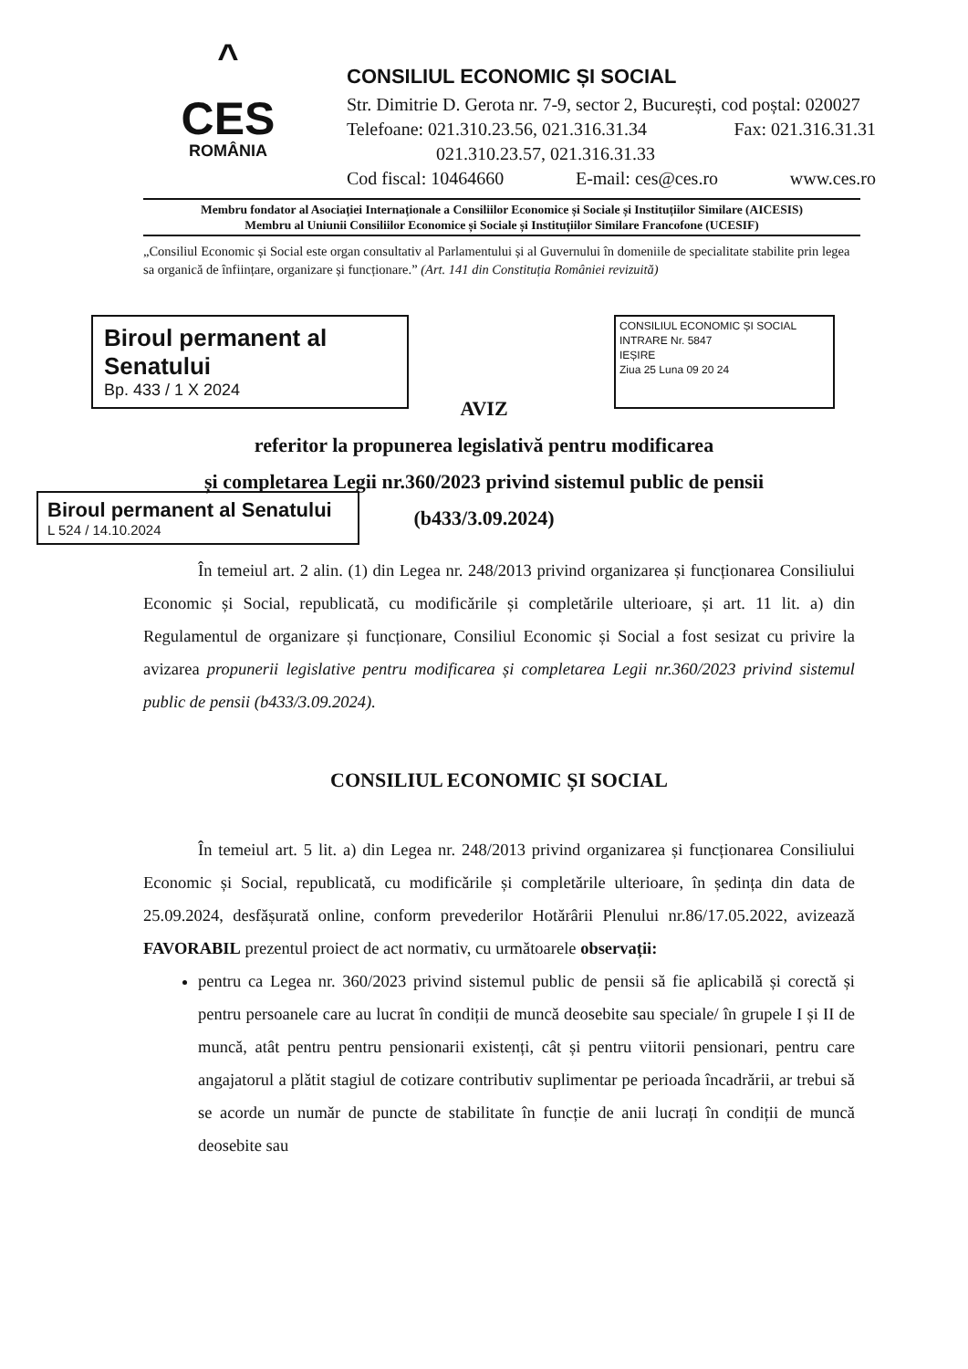^
CES
ROMÂNIA
CONSILIUL ECONOMIC ȘI SOCIAL
Str. Dimitrie D. Gerota nr. 7-9, sector 2, București, cod poștal: 020027
Telefoane: 021.310.23.56, 021.316.31.34 Fax: 021.316.31.31
021.310.23.57, 021.316.31.33
Cod fiscal: 10464660 E-mail: ces@ces.ro www.ces.ro
Membru fondator al Asociației Internaționale a Consiliilor Economice și Sociale și Instituțiilor Similare (AICESIS)
Membru al Uniunii Consiliilor Economice și Sociale și Instituțiilor Similare Francofone (UCESIF)
„Consiliul Economic și Social este organ consultativ al Parlamentului și al Guvernului în domeniile de specialitate stabilite prin legea sa organică de înființare, organizare și funcționare.” (Art. 141 din Constituția României revizuită)
Biroul permanent al Senatului
Bp. 433 / 1 X 2024
CONSILIUL ECONOMIC ȘI SOCIAL
INTRARE Nr. 5847
IEȘIRE
Ziua 25 Luna 09 20 24
AVIZ
referitor la propunerea legislativă pentru modificarea
și completarea Legii nr.360/2023 privind sistemul public de pensii
(b433/3.09.2024)
Biroul permanent al Senatului
L 524 / 14.10.2024
În temeiul art. 2 alin. (1) din Legea nr. 248/2013 privind organizarea și funcționarea Consiliului Economic și Social, republicată, cu modificările și completările ulterioare, și art. 11 lit. a) din Regulamentul de organizare și funcționare, Consiliul Economic și Social a fost sesizat cu privire la avizarea propunerii legislative pentru modificarea și completarea Legii nr.360/2023 privind sistemul public de pensii (b433/3.09.2024).
CONSILIUL ECONOMIC ȘI SOCIAL
În temeiul art. 5 lit. a) din Legea nr. 248/2013 privind organizarea și funcționarea Consiliului Economic și Social, republicată, cu modificările și completările ulterioare, în ședința din data de 25.09.2024, desfășurată online, conform prevederilor Hotărârii Plenului nr.86/17.05.2022, avizează FAVORABIL prezentul proiect de act normativ, cu următoarele observații:
pentru ca Legea nr. 360/2023 privind sistemul public de pensii să fie aplicabilă și corectă și pentru persoanele care au lucrat în condiții de muncă deosebite sau speciale/ în grupele I și II de muncă, atât pentru pentru pensionarii existenți, cât și pentru viitorii pensionari, pentru care angajatorul a plătit stagiul de cotizare contributiv suplimentar pe perioada încadrării, ar trebui să se acorde un număr de puncte de stabilitate în funcție de anii lucrați în condiții de muncă deosebite sau